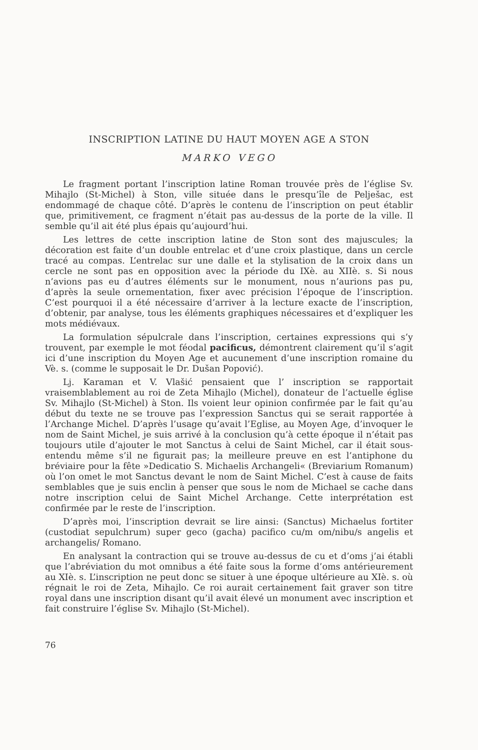INSCRIPTION LATINE DU HAUT MOYEN AGE A STON
MARKO VEGO
Le fragment portant l’inscription latine Roman trouvée près de l’église Sv. Mihajlo (St-Michel) à Ston, ville située dans le presqu’île de Pelješac, est endommagé de chaque côté. D’après le contenu de l’inscription on peut établir que, primitivement, ce fragment n’était pas au-dessus de la porte de la ville. Il semble qu’il ait été plus épais qu’aujourd’hui.
Les lettres de cette inscription latine de Ston sont des majuscules; la décoration est faite d’un double entrelac et d’une croix plastique, dans un cercle tracé au compas. L’entrelac sur une dalle et la stylisation de la croix dans un cercle ne sont pas en opposition avec la période du IXè. au XIIè. s. Si nous n’avions pas eu d’autres éléments sur le monument, nous n’aurions pas pu, d’après la seule ornementation, fixer avec précision l’époque de l’inscription. C’est pourquoi il a été nécessaire d’arriver à la lecture exacte de l’inscription, d’obtenir, par analyse, tous les éléments graphiques nécessaires et d’expliquer les mots médiévaux.
La formulation sépulcrale dans l’inscription, certaines expressions qui s’y trouvent, par exemple le mot féodal pacificus, démontrent clairement qu’il s’agit ici d’une inscription du Moyen Age et aucunement d’une inscription romaine du Vè. s. (comme le supposait le Dr. Dušan Popović).
Lj. Karaman et V. Vlašić pensaient que l’ inscription se rapportait vraisemblablement au roi de Zeta Mihajlo (Michel), donateur de l’actuelle église Sv. Mihajlo (St-Michel) à Ston. Ils voient leur opinion confirmée par le fait qu’au début du texte ne se trouve pas l’expression Sanctus qui se serait rapportée à l’Archange Michel. D’après l’usage qu’avait l’Eglise, au Moyen Age, d’invoquer le nom de Saint Michel, je suis arrivé à la conclusion qu’à cette époque il n’était pas toujours utile d’ajouter le mot Sanctus à celui de Saint Michel, car il était sous-entendu même s’il ne figurait pas; la meilleure preuve en est l’antiphone du bréviaire pour la fête »Dedicatio S. Michaelis Archangeli« (Breviarium Romanum) où l’on omet le mot Sanctus devant le nom de Saint Michel. C’est à cause de faits semblables que je suis enclin à penser que sous le nom de Michael se cache dans notre inscription celui de Saint Michel Archange. Cette interprétation est confirmée par le reste de l’inscription.
D’après moi, l’inscription devrait se lire ainsi: (Sanctus) Michaelus fortiter (custodiat sepulchrum) super geco (gacha) pacifico cu/m om/nibu/s angelis et archangelis/ Romano.
En analysant la contraction qui se trouve au-dessus de cu et d’oms j’ai établi que l’abréviation du mot omnibus a été faite sous la forme d’oms antérieurement au XIè. s. L’inscription ne peut donc se situer à une époque ultérieure au XIè. s. où régnait le roi de Zeta, Mihajlo. Ce roi aurait certainement fait graver son titre royal dans une inscription disant qu’il avait élevé un monument avec inscription et fait construire l’église Sv. Mihajlo (St-Michel).
76